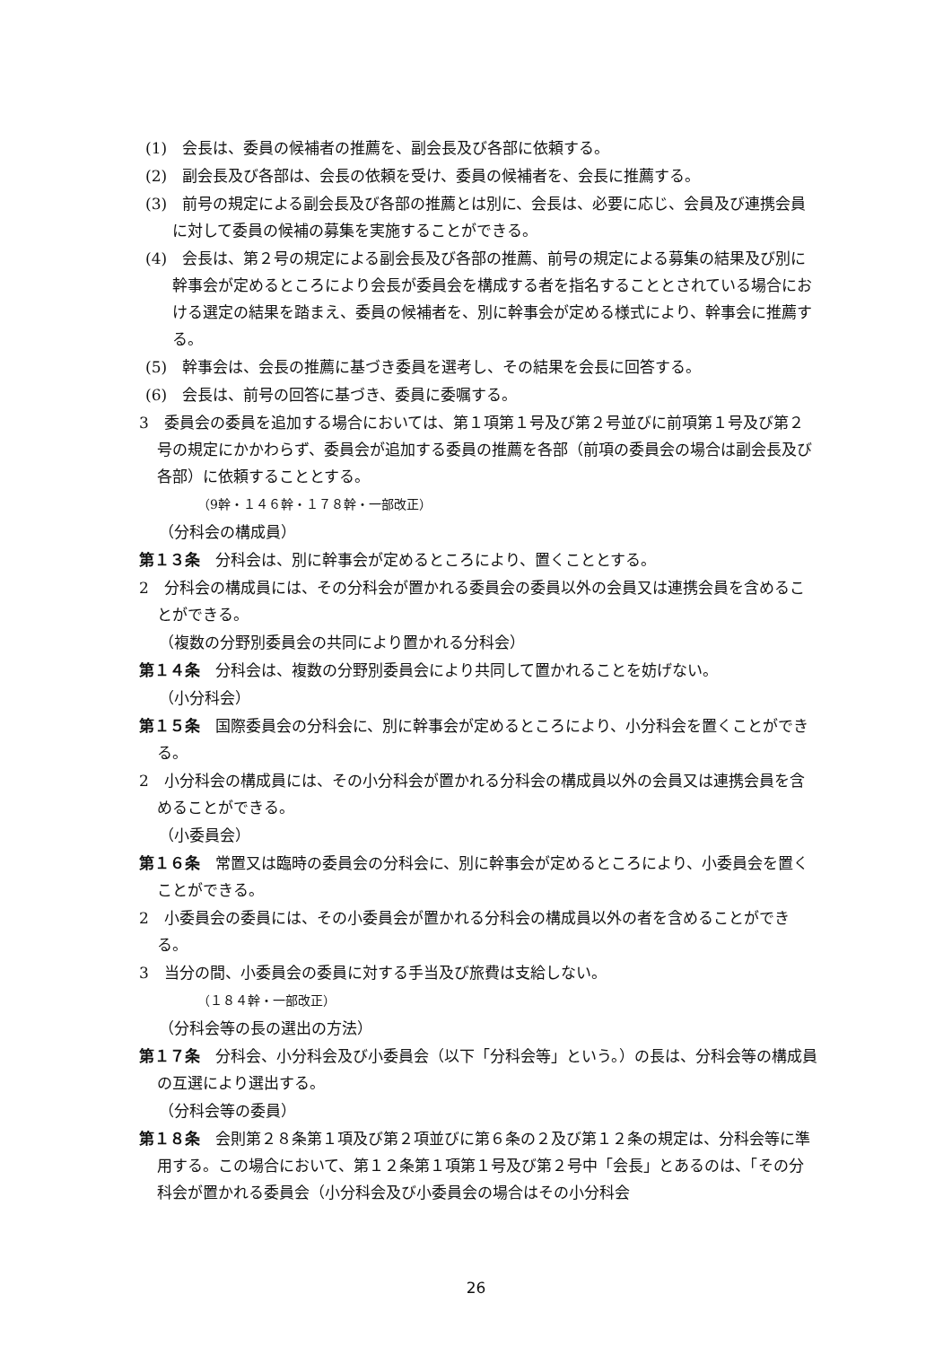(1)　会長は、委員の候補者の推薦を、副会長及び各部に依頼する。
(2)　副会長及び各部は、会長の依頼を受け、委員の候補者を、会長に推薦する。
(3)　前号の規定による副会長及び各部の推薦とは別に、会長は、必要に応じ、会員及び連携会員に対して委員の候補の募集を実施することができる。
(4)　会長は、第２号の規定による副会長及び各部の推薦、前号の規定による募集の結果及び別に幹事会が定めるところにより会長が委員会を構成する者を指名することとされている場合における選定の結果を踏まえ、委員の候補者を、別に幹事会が定める様式により、幹事会に推薦する。
(5)　幹事会は、会長の推薦に基づき委員を選考し、その結果を会長に回答する。
(6)　会長は、前号の回答に基づき、委員に委嘱する。
3　委員会の委員を追加する場合においては、第１項第１号及び第２号並びに前項第１号及び第２号の規定にかかわらず、委員会が追加する委員の推薦を各部（前項の委員会の場合は副会長及び各部）に依頼することとする。
（9幹・１４６幹・１７８幹・一部改正）
（分科会の構成員）
第１３条　分科会は、別に幹事会が定めるところにより、置くこととする。
2　分科会の構成員には、その分科会が置かれる委員会の委員以外の会員又は連携会員を含めることができる。
（複数の分野別委員会の共同により置かれる分科会）
第１４条　分科会は、複数の分野別委員会により共同して置かれることを妨げない。
（小分科会）
第１５条　国際委員会の分科会に、別に幹事会が定めるところにより、小分科会を置くことができる。
2　小分科会の構成員には、その小分科会が置かれる分科会の構成員以外の会員又は連携会員を含めることができる。
（小委員会）
第１６条　常置又は臨時の委員会の分科会に、別に幹事会が定めるところにより、小委員会を置くことができる。
2　小委員会の委員には、その小委員会が置かれる分科会の構成員以外の者を含めることができる。
3　当分の間、小委員会の委員に対する手当及び旅費は支給しない。
（１８４幹・一部改正）
（分科会等の長の選出の方法）
第１７条　分科会、小分科会及び小委員会（以下「分科会等」という。）の長は、分科会等の構成員の互選により選出する。
（分科会等の委員）
第１８条　会則第２８条第１項及び第２項並びに第６条の２及び第１２条の規定は、分科会等に準用する。この場合において、第１２条第１項第１号及び第２号中「会長」とあるのは、「その分科会が置かれる委員会（小分科会及び小委員会の場合はその小分科会
26